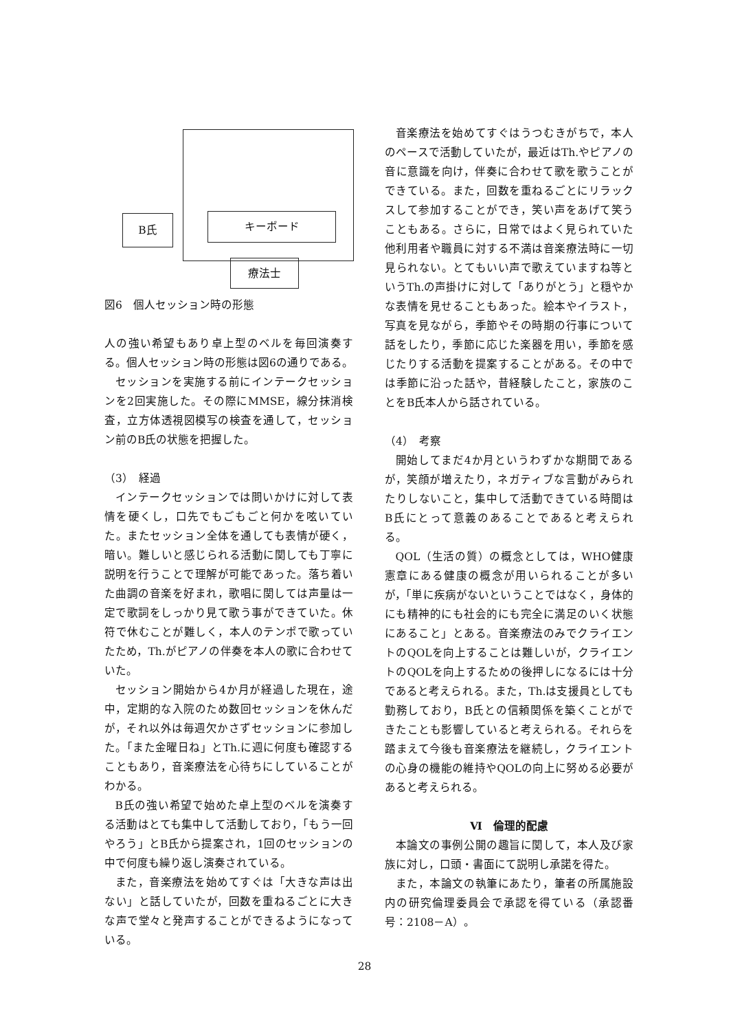B氏 キーボード
療法士
図6　個人セッション時の形態
人の強い希望もあり卓上型のベルを毎回演奏する。個人セッション時の形態は図6の通りである。
セッションを実施する前にインテークセッションを2回実施した。その際にMMSE，線分抹消検査，立方体透視図模写の検査を通して，セッション前のB氏の状態を把握した。
（3）　経過
インテークセッションでは問いかけに対して表情を硬くし，口先でもごもごと何かを呟いていた。またセッション全体を通しても表情が硬く，暗い。難しいと感じられる活動に関しても丁寧に説明を行うことで理解が可能であった。落ち着いた曲調の音楽を好まれ，歌唱に関しては声量は一定で歌詞をしっかり見て歌う事ができていた。休符で休むことが難しく，本人のテンポで歌っていたため，Th.がピアノの伴奏を本人の歌に合わせていた。
セッション開始から4か月が経過した現在，途中，定期的な入院のため数回セッションを休んだが，それ以外は毎週欠かさずセッションに参加した。「また金曜日ね」とTh.に週に何度も確認することもあり，音楽療法を心待ちにしていることがわかる。
B氏の強い希望で始めた卓上型のベルを演奏する活動はとても集中して活動しており，「もう一回やろう」とB氏から提案され，1回のセッションの中で何度も繰り返し演奏されている。
また，音楽療法を始めてすぐは「大きな声は出ない」と話していたが，回数を重ねるごとに大きな声で堂々と発声することができるようになっている。
音楽療法を始めてすぐはうつむきがちで，本人のペースで活動していたが，最近はTh.やピアノの音に意識を向け，伴奏に合わせて歌を歌うことができている。また，回数を重ねるごとにリラックスして参加することができ，笑い声をあげて笑うこともある。さらに，日常ではよく見られていた他利用者や職員に対する不満は音楽療法時に一切見られない。とてもいい声で歌えていますね等というTh.の声掛けに対して「ありがとう」と穏やかな表情を見せることもあった。絵本やイラスト，写真を見ながら，季節やその時期の行事について話をしたり，季節に応じた楽器を用い，季節を感じたりする活動を提案することがある。その中では季節に沿った話や，昔経験したこと，家族のことをB氏本人から話されている。
（4）　考察
開始してまだ4か月というわずかな期間であるが，笑顔が増えたり，ネガティブな言動がみられたりしないこと，集中して活動できている時間はB氏にとって意義のあることであると考えられる。
QOL（生活の質）の概念としては，WHO健康憲章にある健康の概念が用いられることが多いが，「単に疾病がないということではなく，身体的にも精神的にも社会的にも完全に満足のいく状態にあること」とある。音楽療法のみでクライエントのQOLを向上することは難しいが，クライエントのQOLを向上するための後押しになるには十分であると考えられる。また，Th.は支援員としても勤務しており，B氏との信頼関係を築くことができたことも影響していると考えられる。それらを踏まえて今後も音楽療法を継続し，クライエントの心身の機能の維持やQOLの向上に努める必要があると考えられる。
Ⅵ　倫理的配慮
本論文の事例公開の趣旨に関して，本人及び家族に対し，口頭・書面にて説明し承諾を得た。
また，本論文の執筆にあたり，筆者の所属施設内の研究倫理委員会で承認を得ている（承認番号：2108－A）。
28